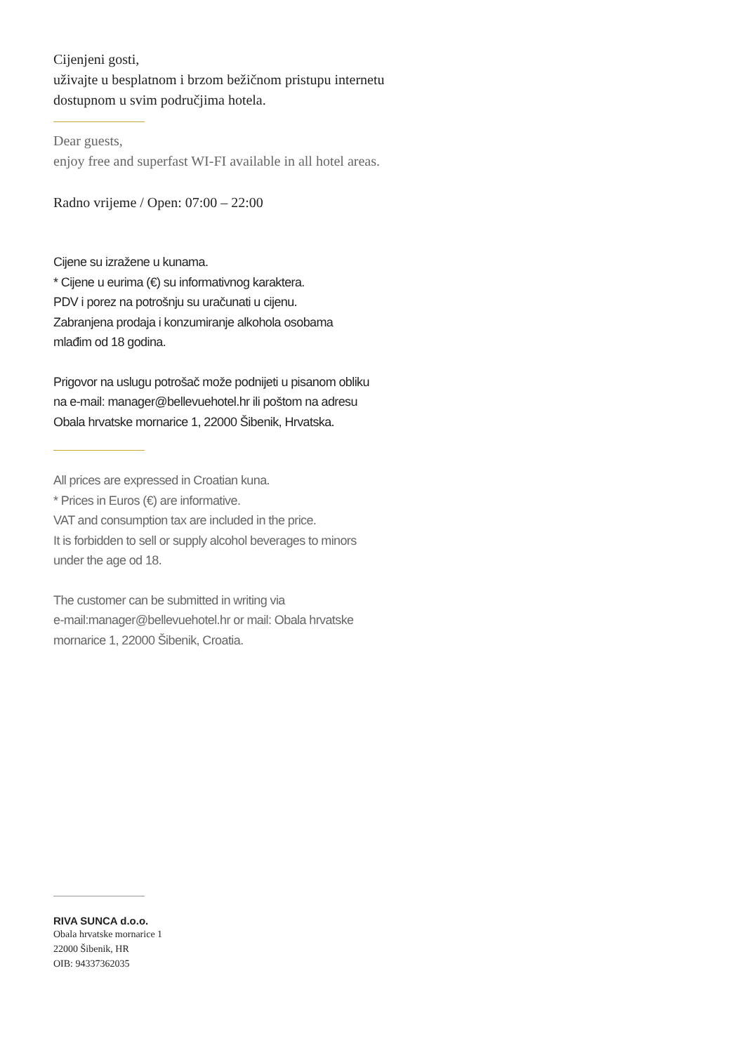Cijenjeni gosti,
uživajte u besplatnom i brzom bežičnom pristupu internetu
dostupnom u svim područjima hotela.
Dear guests,
enjoy free and superfast WI-FI available in all hotel areas.
Radno vrijeme / Open: 07:00 – 22:00
Cijene su izražene u kunama.
* Cijene u eurima (€) su informativnog karaktera.
PDV i porez na potrošnju su uračunati u cijenu.
Zabranjena prodaja i konzumiranje alkohola osobama
mlađim od 18 godina.
Prigovor na uslugu potrošač može podnijeti u pisanom obliku
na e-mail: manager@bellevuehotel.hr ili poštom na adresu
Obala hrvatske mornarice 1, 22000 Šibenik, Hrvatska.
All prices are expressed in Croatian kuna.
* Prices in Euros (€) are informative.
VAT and consumption tax are included in the price.
It is forbidden to sell or supply alcohol beverages to minors
under the age od 18.
The customer can be submitted in writing via
e-mail:manager@bellevuehotel.hr or mail: Obala hrvatske
mornarice 1, 22000 Šibenik, Croatia.
RIVA SUNCA d.o.o.
Obala hrvatske mornarice 1
22000 Šibenik, HR
OIB: 94337362035